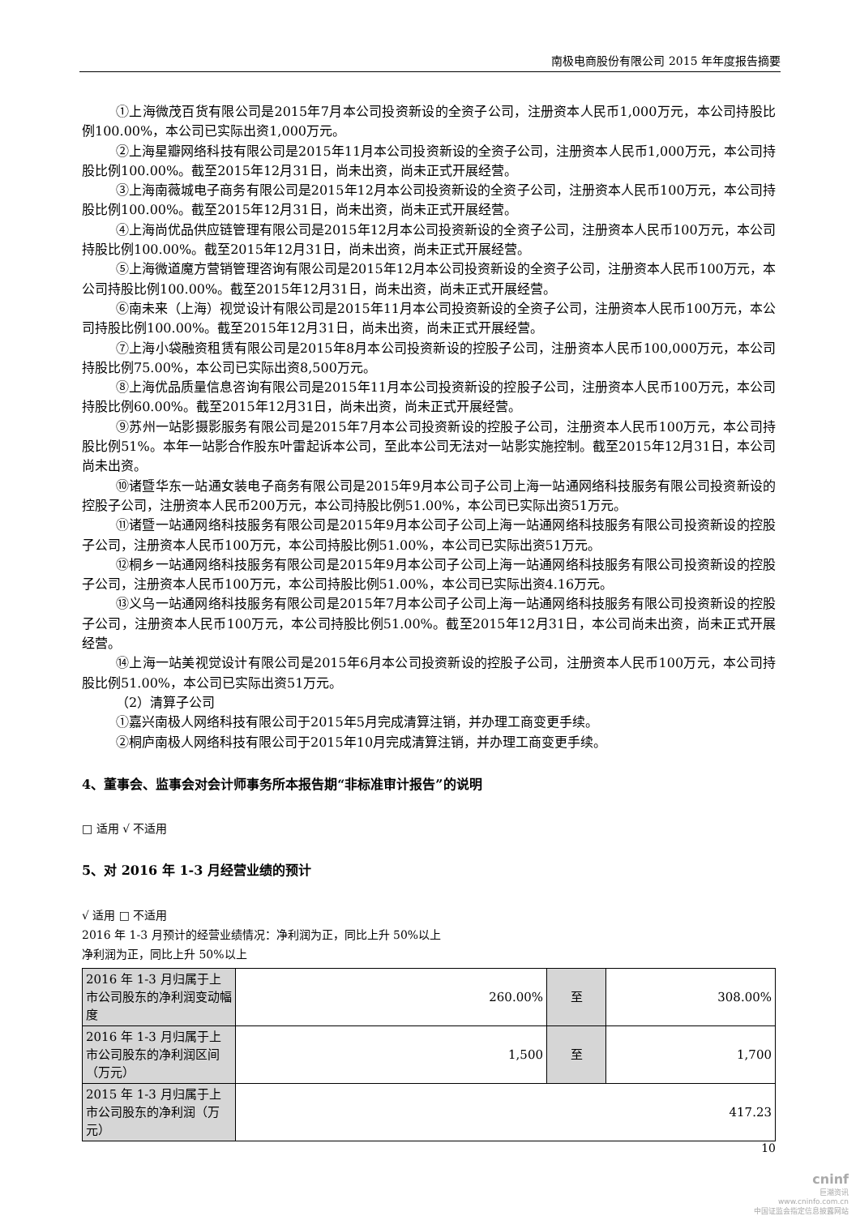南极电商股份有限公司 2015 年年度报告摘要
①上海微茂百货有限公司是2015年7月本公司投资新设的全资子公司，注册资本人民币1,000万元，本公司持股比例100.00%，本公司已实际出资1,000万元。
②上海星瓣网络科技有限公司是2015年11月本公司投资新设的全资子公司，注册资本人民币1,000万元，本公司持股比例100.00%。截至2015年12月31日，尚未出资，尚未正式开展经营。
③上海南薇城电子商务有限公司是2015年12月本公司投资新设的全资子公司，注册资本人民币100万元，本公司持股比例100.00%。截至2015年12月31日，尚未出资，尚未正式开展经营。
④上海尚优品供应链管理有限公司是2015年12月本公司投资新设的全资子公司，注册资本人民币100万元，本公司持股比例100.00%。截至2015年12月31日，尚未出资，尚未正式开展经营。
⑤上海微道魔方营销管理咨询有限公司是2015年12月本公司投资新设的全资子公司，注册资本人民币100万元，本公司持股比例100.00%。截至2015年12月31日，尚未出资，尚未正式开展经营。
⑥南未来（上海）视觉设计有限公司是2015年11月本公司投资新设的全资子公司，注册资本人民币100万元，本公司持股比例100.00%。截至2015年12月31日，尚未出资，尚未正式开展经营。
⑦上海小袋融资租赁有限公司是2015年8月本公司投资新设的控股子公司，注册资本人民币100,000万元，本公司持股比例75.00%，本公司已实际出资8,500万元。
⑧上海优品质量信息咨询有限公司是2015年11月本公司投资新设的控股子公司，注册资本人民币100万元，本公司持股比例60.00%。截至2015年12月31日，尚未出资，尚未正式开展经营。
⑨苏州一站影摄影服务有限公司是2015年7月本公司投资新设的控股子公司，注册资本人民币100万元，本公司持股比例51%。本年一站影合作股东叶雷起诉本公司，至此本公司无法对一站影实施控制。截至2015年12月31日，本公司尚未出资。
⑩诸暨华东一站通女装电子商务有限公司是2015年9月本公司子公司上海一站通网络科技服务有限公司投资新设的控股子公司，注册资本人民币200万元，本公司持股比例51.00%，本公司已实际出资51万元。
⑪诸暨一站通网络科技服务有限公司是2015年9月本公司子公司上海一站通网络科技服务有限公司投资新设的控股子公司，注册资本人民币100万元，本公司持股比例51.00%，本公司已实际出资51万元。
⑫桐乡一站通网络科技服务有限公司是2015年9月本公司子公司上海一站通网络科技服务有限公司投资新设的控股子公司，注册资本人民币100万元，本公司持股比例51.00%，本公司已实际出资4.16万元。
⑬义乌一站通网络科技服务有限公司是2015年7月本公司子公司上海一站通网络科技服务有限公司投资新设的控股子公司，注册资本人民币100万元，本公司持股比例51.00%。截至2015年12月31日，本公司尚未出资，尚未正式开展经营。
⑭上海一站美视觉设计有限公司是2015年6月本公司投资新设的控股子公司，注册资本人民币100万元，本公司持股比例51.00%，本公司已实际出资51万元。
（2）清算子公司
①嘉兴南极人网络科技有限公司于2015年5月完成清算注销，并办理工商变更手续。
②桐庐南极人网络科技有限公司于2015年10月完成清算注销，并办理工商变更手续。
4、董事会、监事会对会计师事务所本报告期“非标准审计报告”的说明
□ 适用 √ 不适用
5、对 2016 年 1-3 月经营业绩的预计
√ 适用 □ 不适用
2016 年 1-3 月预计的经营业绩情况：净利润为正，同比上升 50%以上
净利润为正，同比上升 50%以上
| 2016 年 1-3 月归属于上市公司股东的净利润变动幅度 | 260.00% | 至 | 308.00% |
| 2016 年 1-3 月归属于上市公司股东的净利润区间（万元） | 1,500 | 至 | 1,700 |
| 2015 年 1-3 月归属于上市公司股东的净利润（万元） | 417.23 | | |
10
cninf
巨潮资讯
www.cninfo.com.cn
中国证监会指定信息披露网站